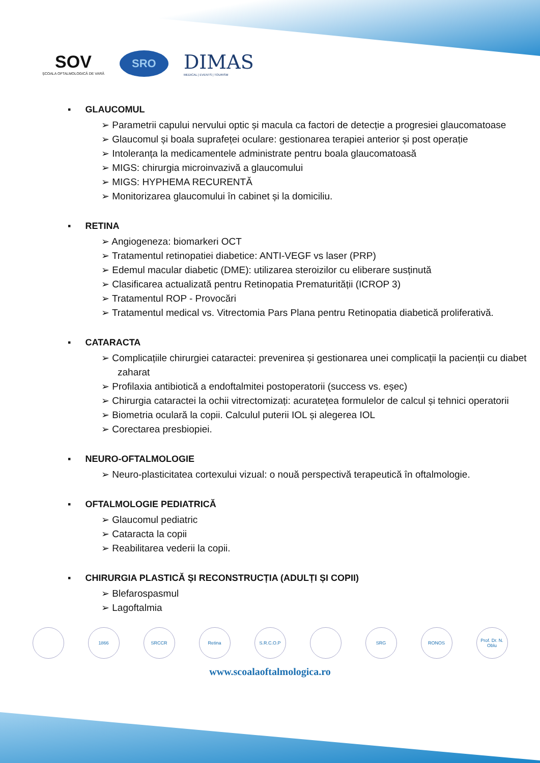SOV
ŞCOALA OFTALMOLOGICĂ DE VARĂ
SRO
DIMAS
MEDICAL | EVENTS | TOURISM
▪ GLAUCOMUL
➢ Parametrii capului nervului optic și macula ca factori de detecție a progresiei glaucomatoase
➢ Glaucomul și boala suprafeței oculare: gestionarea terapiei anterior și post operație
➢ Intoleranța la medicamentele administrate pentru boala glaucomatoasă
➢ MIGS: chirurgia microinvazivă a glaucomului
➢ MIGS: HYPHEMA RECURENTĂ
➢ Monitorizarea glaucomului în cabinet și la domiciliu.
▪ RETINA
➢ Angiogeneza: biomarkeri OCT
➢ Tratamentul retinopatiei diabetice: ANTI-VEGF vs laser (PRP)
➢ Edemul macular diabetic (DME): utilizarea steroizilor cu eliberare susținută
➢ Clasificarea actualizată pentru Retinopatia Prematurității (ICROP 3)
➢ Tratamentul ROP - Provocări
➢ Tratamentul medical vs. Vitrectomia Pars Plana pentru Retinopatia diabetică proliferativă.
▪ CATARACTA
➢ Complicațiile chirurgiei cataractei: prevenirea și gestionarea unei complicații la pacienții cu diabet zaharat
➢ Profilaxia antibiotică a endoftalmitei postoperatorii (success vs. eșec)
➢ Chirurgia cataractei la ochii vitrectomizați: acuratețea formulelor de calcul și tehnici operatorii
➢ Biometria oculară la copii. Calculul puterii IOL și alegerea IOL
➢ Corectarea presbiopiei.
▪ NEURO-OFTALMOLOGIE
➢ Neuro-plasticitatea cortexului vizual: o nouă perspectivă terapeutică în oftalmologie.
▪ OFTALMOLOGIE PEDIATRICĂ
➢ Glaucomul pediatric
➢ Cataracta la copii
➢ Reabilitarea vederii la copii.
▪ CHIRURGIA PLASTICĂ ȘI RECONSTRUCȚIA (ADULȚI ȘI COPII)
➢ Blefarospasmul
➢ Lagoftalmia
1866 SRCCR Retina S.R.C.O.P SRG RONOS Prof. Dr. N. Oblu
www.scoalaoftalmologica.ro